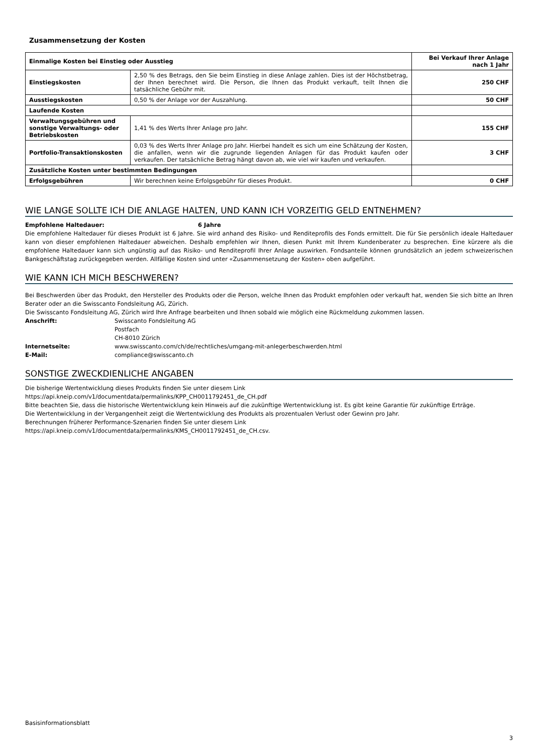Zusammensetzung der Kosten
| Einmalige Kosten bei Einstieg oder Ausstieg | | Bei Verkauf Ihrer Anlage nach 1 Jahr |
| --- | --- | --- |
| Einstiegskosten | 2,50 % des Betrags, den Sie beim Einstieg in diese Anlage zahlen. Dies ist der Höchstbetrag, der Ihnen berechnet wird. Die Person, die Ihnen das Produkt verkauft, teilt Ihnen die tatsächliche Gebühr mit. | 250 CHF |
| Ausstiegskosten | 0,50 % der Anlage vor der Auszahlung. | 50 CHF |
| Laufende Kosten | | |
| Verwaltungsgebühren und sonstige Verwaltungs- oder Betriebskosten | 1,41 % des Werts Ihrer Anlage pro Jahr. | 155 CHF |
| Portfolio-Transaktionskosten | 0,03 % des Werts Ihrer Anlage pro Jahr. Hierbei handelt es sich um eine Schätzung der Kosten, die anfallen, wenn wir die zugrunde liegenden Anlagen für das Produkt kaufen oder verkaufen. Der tatsächliche Betrag hängt davon ab, wie viel wir kaufen und verkaufen. | 3 CHF |
| Zusätzliche Kosten unter bestimmten Bedingungen | | |
| Erfolgsgebühren | Wir berechnen keine Erfolgsgebühr für dieses Produkt. | 0 CHF |
WIE LANGE SOLLTE ICH DIE ANLAGE HALTEN, UND KANN ICH VORZEITIG GELD ENTNEHMEN?
Empfohlene Haltedauer: 6 Jahre
Die empfohlene Haltedauer für dieses Produkt ist 6 Jahre. Sie wird anhand des Risiko- und Renditeprofils des Fonds ermittelt. Die für Sie persönlich ideale Haltedauer kann von dieser empfohlenen Haltedauer abweichen. Deshalb empfehlen wir Ihnen, diesen Punkt mit Ihrem Kundenberater zu besprechen. Eine kürzere als die empfohlene Haltedauer kann sich ungünstig auf das Risiko- und Renditeprofil Ihrer Anlage auswirken. Fondsanteile können grundsätzlich an jedem schweizerischen Bankgeschäftstag zurückgegeben werden. Allfällige Kosten sind unter «Zusammensetzung der Kosten» oben aufgeführt.
WIE KANN ICH MICH BESCHWEREN?
Bei Beschwerden über das Produkt, den Hersteller des Produkts oder die Person, welche Ihnen das Produkt empfohlen oder verkauft hat, wenden Sie sich bitte an Ihren Berater oder an die Swisscanto Fondsleitung AG, Zürich.
Die Swisscanto Fondsleitung AG, Zürich wird Ihre Anfrage bearbeiten und Ihnen sobald wie möglich eine Rückmeldung zukommen lassen.
Anschrift:
Swisscanto Fondsleitung AG
Postfach
CH-8010 Zürich
Internetseite:
www.swisscanto.com/ch/de/rechtliches/umgang-mit-anlegerbeschwerden.html
E-Mail:
compliance@swisscanto.ch
SONSTIGE ZWECKDIENLICHE ANGABEN
Die bisherige Wertentwicklung dieses Produkts finden Sie unter diesem Link
https://api.kneip.com/v1/documentdata/permalinks/KPP_CH0011792451_de_CH.pdf
Bitte beachten Sie, dass die historische Wertentwicklung kein Hinweis auf die zukünftige Wertentwicklung ist. Es gibt keine Garantie für zukünftige Erträge.
Die Wertentwicklung in der Vergangenheit zeigt die Wertentwicklung des Produkts als prozentualen Verlust oder Gewinn pro Jahr.
Berechnungen früherer Performance-Szenarien finden Sie unter diesem Link
https://api.kneip.com/v1/documentdata/permalinks/KMS_CH0011792451_de_CH.csv.
Basisinformationsblatt
3